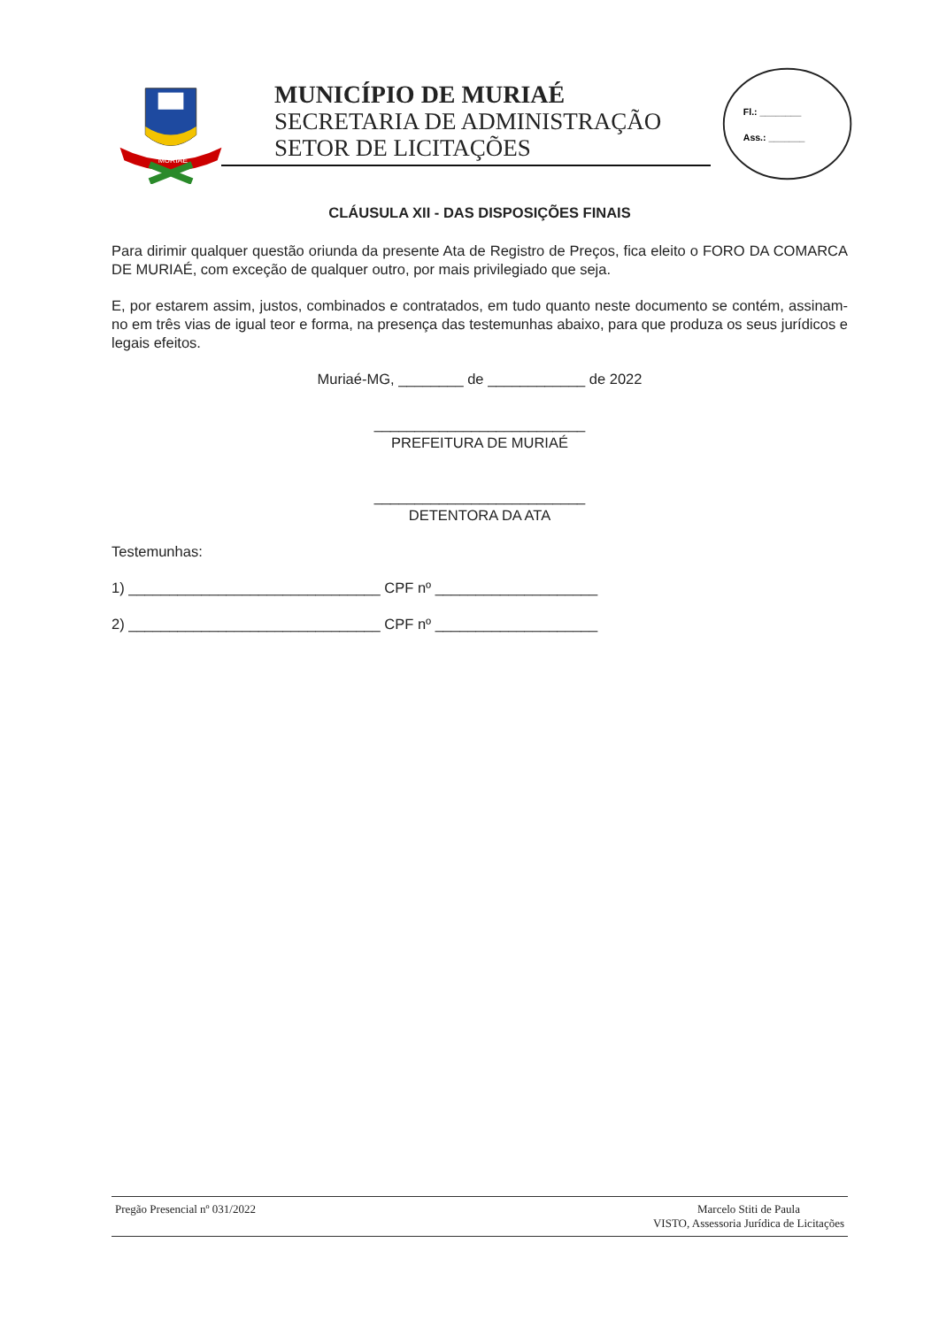MURIAÉ
MUNICÍPIO DE MURIAÉ
SECRETARIA DE ADMINISTRAÇÃO
SETOR DE LICITAÇÕES
Fl.: ________
Ass.: _______
CLÁUSULA XII - DAS DISPOSIÇÕES FINAIS
Para dirimir qualquer questão oriunda da presente Ata de Registro de Preços, fica eleito o FORO DA COMARCA DE MURIAÉ, com exceção de qualquer outro, por mais privilegiado que seja.
E, por estarem assim, justos, combinados e contratados, em tudo quanto neste documento se contém, assinam-no em três vias de igual teor e forma, na presença das testemunhas abaixo, para que produza os seus jurídicos e legais efeitos.
Muriaé-MG, ________ de ____________ de 2022
__________________________
PREFEITURA DE MURIAÉ
__________________________
DETENTORA DA ATA
Testemunhas:
1) _______________________________ CPF nº ____________________
2) _______________________________ CPF nº ____________________
Pregão Presencial nº 031/2022 Marcelo Stiti de Paula
VISTO, Assessoria Jurídica de Licitações